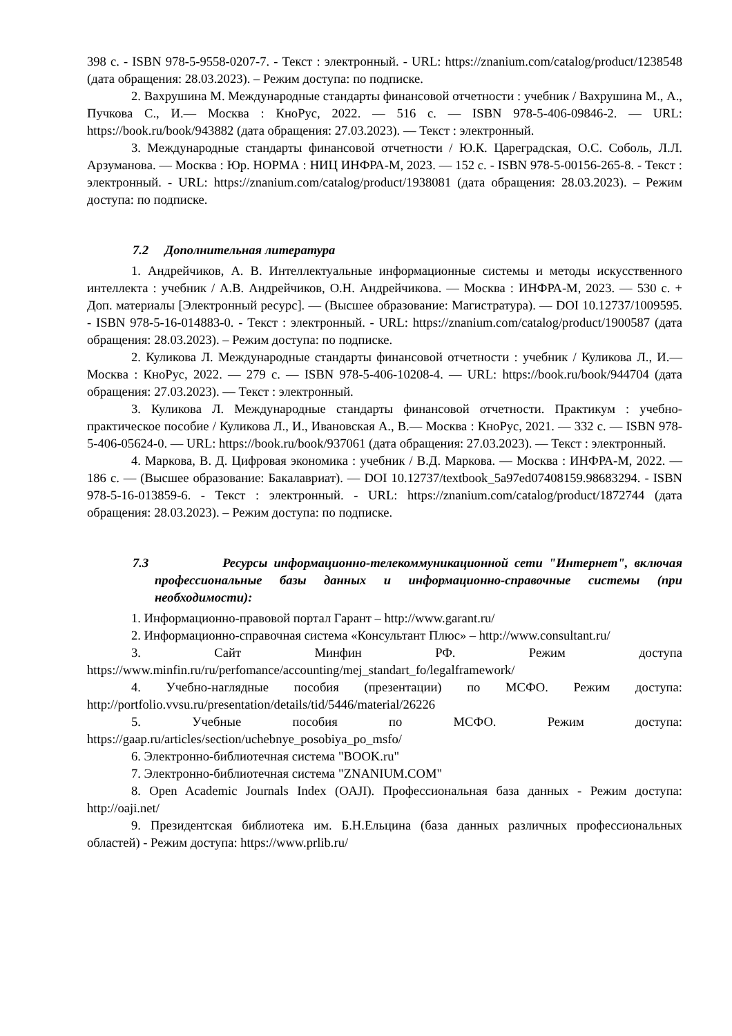398 с. - ISBN 978-5-9558-0207-7. - Текст : электронный. - URL: https://znanium.com/catalog/product/1238548 (дата обращения: 28.03.2023). – Режим доступа: по подписке.
2. Вахрушина М. Международные стандарты финансовой отчетности : учебник / Вахрушина М., А., Пучкова С., И.— Москва : КноРус, 2022. — 516 с. — ISBN 978-5-406-09846-2. — URL: https://book.ru/book/943882 (дата обращения: 27.03.2023). — Текст : электронный.
3. Международные стандарты финансовой отчетности / Ю.К. Цареградская, О.С. Соболь, Л.Л. Арзуманова. — Москва : Юр. НОРМА : НИЦ ИНФРА-М, 2023. — 152 с. - ISBN 978-5-00156-265-8. - Текст : электронный. - URL: https://znanium.com/catalog/product/1938081 (дата обращения: 28.03.2023). – Режим доступа: по подписке.
7.2 Дополнительная литература
1. Андрейчиков, А. В. Интеллектуальные информационные системы и методы искусственного интеллекта : учебник / А.В. Андрейчиков, О.Н. Андрейчикова. — Москва : ИНФРА-М, 2023. — 530 с. + Доп. материалы [Электронный ресурс]. — (Высшее образование: Магистратура). — DOI 10.12737/1009595. - ISBN 978-5-16-014883-0. - Текст : электронный. - URL: https://znanium.com/catalog/product/1900587 (дата обращения: 28.03.2023). – Режим доступа: по подписке.
2. Куликова Л. Международные стандарты финансовой отчетности : учебник / Куликова Л., И.— Москва : КноРус, 2022. — 279 с. — ISBN 978-5-406-10208-4. — URL: https://book.ru/book/944704 (дата обращения: 27.03.2023). — Текст : электронный.
3. Куликова Л. Международные стандарты финансовой отчетности. Практикум : учебно-практическое пособие / Куликова Л., И., Ивановская А., В.— Москва : КноРус, 2021. — 332 с. — ISBN 978-5-406-05624-0. — URL: https://book.ru/book/937061 (дата обращения: 27.03.2023). — Текст : электронный.
4. Маркова, В. Д. Цифровая экономика : учебник / В.Д. Маркова. — Москва : ИНФРА-М, 2022. — 186 с. — (Высшее образование: Бакалавриат). — DOI 10.12737/textbook_5a97ed07408159.98683294. - ISBN 978-5-16-013859-6. - Текст : электронный. - URL: https://znanium.com/catalog/product/1872744 (дата обращения: 28.03.2023). – Режим доступа: по подписке.
7.3 Ресурсы информационно-телекоммуникационной сети "Интернет", включая профессиональные базы данных и информационно-справочные системы (при необходимости):
1. Информационно-правовой портал Гарант – http://www.garant.ru/
2. Информационно-справочная система «Консультант Плюс» – http://www.consultant.ru/
3. Сайт Минфин РФ. Режим доступа https://www.minfin.ru/ru/perfomance/accounting/mej_standart_fo/legalframework/
4. Учебно-наглядные пособия (презентации) по МСФО. Режим доступа: http://portfolio.vvsu.ru/presentation/details/tid/5446/material/26226
5. Учебные пособия по МСФО. Режим доступа: https://gaap.ru/articles/section/uchebnye_posobiya_po_msfo/
6. Электронно-библиотечная система "BOOK.ru"
7. Электронно-библиотечная система "ZNANIUM.COM"
8. Open Academic Journals Index (OAJI). Профессиональная база данных - Режим доступа: http://oaji.net/
9. Президентская библиотека им. Б.Н.Ельцина (база данных различных профессиональных областей) - Режим доступа: https://www.prlib.ru/